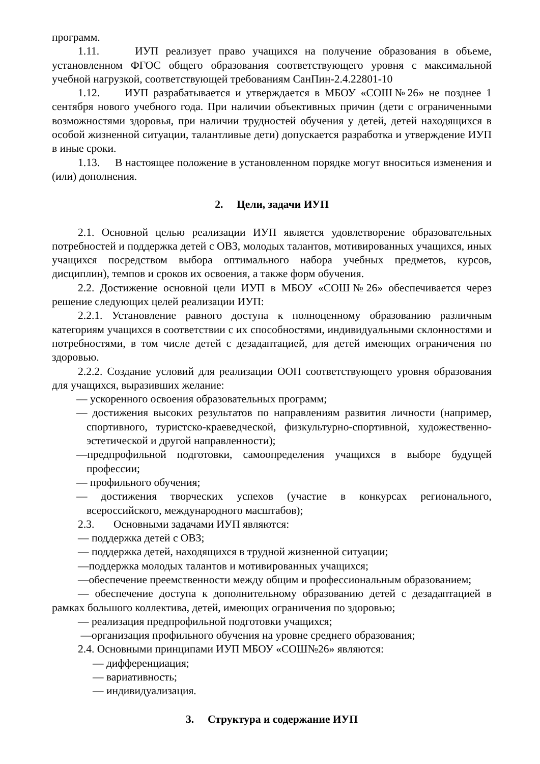программ.
1.11. ИУП реализует право учащихся на получение образования в объеме, установленном ФГОС общего образования соответствующего уровня с максимальной учебной нагрузкой, соответствующей требованиям СанПин-2.4.22801-10
1.12. ИУП разрабатывается и утверждается в МБОУ «СОШ№26» не позднее 1 сентября нового учебного года. При наличии объективных причин (дети с ограниченными возможностями здоровья, при наличии трудностей обучения у детей, детей находящихся в особой жизненной ситуации, талантливые дети) допускается разработка и утверждение ИУП в иные сроки.
1.13. В настоящее положение в установленном порядке могут вноситься изменения и (или) дополнения.
2. Цели, задачи ИУП
2.1. Основной целью реализации ИУП является удовлетворение образовательных потребностей и поддержка детей с ОВЗ, молодых талантов, мотивированных учащихся, иных учащихся посредством выбора оптимального набора учебных предметов, курсов, дисциплин), темпов и сроков их освоения, а также форм обучения.
2.2. Достижение основной цели ИУП в МБОУ «СОШ№26» обеспечивается через решение следующих целей реализации ИУП:
2.2.1. Установление равного доступа к полноценному образованию различным категориям учащихся в соответствии с их способностями, индивидуальными склонностями и потребностями, в том числе детей с дезадаптацией, для детей имеющих ограничения по здоровью.
2.2.2. Создание условий для реализации ООП соответствующего уровня образования для учащихся, выразивших желание:
— ускоренного освоения образовательных программ;
— достижения высоких результатов по направлениям развития личности (например, спортивного, туристско-краеведческой, физкультурно-спортивной, художественно-эстетической и другой направленности);
—предпрофильной подготовки, самоопределения учащихся в выборе будущей профессии;
— профильного обучения;
— достижения творческих успехов (участие в конкурсах регионального, всероссийского, международного масштабов);
2.3. Основными задачами ИУП являются:
— поддержка детей с ОВЗ;
— поддержка детей, находящихся в трудной жизненной ситуации;
—поддержка молодых талантов и мотивированных учащихся;
—обеспечение преемственности между общим и профессиональным образованием;
— обеспечение доступа к дополнительному образованию детей с дезадаптацией в рамках большого коллектива, детей, имеющих ограничения по здоровью;
— реализация предпрофильной подготовки учащихся;
—организация профильного обучения на уровне среднего образования;
2.4. Основными принципами ИУП МБОУ «СОШ№26» являются:
— дифференциация;
— вариативность;
— индивидуализация.
3. Структура и содержание ИУП